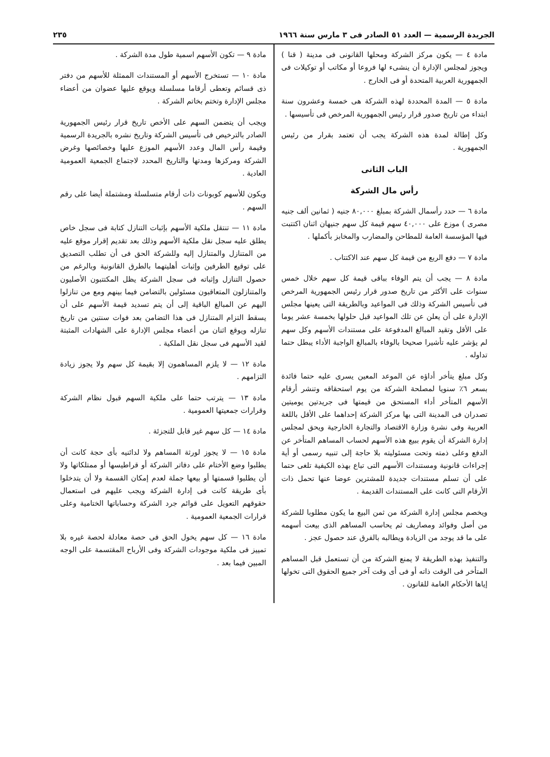الجريدة الرسمية — العدد ٥١ الصادر فى ٣ مارس سنة ١٩٦٦ ٢٣٥
مادة ٤ — يكون مركز الشركة ومحلها القانونى فى مدينة ( قنا ) ويجوز لمجلس الإدارة أن ينشىء لها فروعا أو مكاتب أو توكيلات فى الجمهورية العربية المتحدة أو فى الخارج .
مادة ٥ — المدة المحددة لهذه الشركة هى خمسة وعشرون سنة ابتداء من تاريخ صدور قرار رئيس الجمهورية المرخص فى تأسيسها .
وكل إطالة لمدة هذه الشركة يجب أن تعتمد بقرار من رئيس الجمهورية .
الباب الثانى
رأس مال الشركة
مادة ٦ — حدد رأسمال الشركة بمبلغ ٨٠,٠٠٠ جنيه ( ثمانين ألف جنيه مصرى ) موزع على ٤٠,٠٠٠ سهم قيمة كل سهم جنيهان اثنان اكتتبت فيها المؤسسة العامة للمطاحن والمضارب والمخابز بأكملها .
مادة ٧ — دفع الربع من قيمة كل سهم عند الاكتتاب .
مادة ٨ — يجب أن يتم الوفاء بباقى قيمة كل سهم خلال خمس سنوات على الأكثر من تاريخ صدور قرار رئيس الجمهورية المرخص فى تأسيس الشركة وذلك فى المواعيد وبالطريقة التى يعينها مجلس الإدارة على أن يعلن عن تلك المواعيد قبل حلولها بخمسة عشر يوما على الأقل وتقيد المبالغ المدفوعة على مستندات الأسهم وكل سهم لم يؤشر عليه تأشيرا صحيحا بالوفاء بالمبالغ الواجبة الأداء يبطل حتما تداوله .
وكل مبلغ يتأخر أداؤه عن الموعد المعين يسرى عليه حتما فائدة بسعر ٦٪ سنويا لمصلحة الشركة من يوم استحقاقه وتنشر أرقام الأسهم المتأخر أداء المستحق من قيمتها فى جريدتين يوميتين تصدران فى المدينة التى بها مركز الشركة إحداهما على الأقل باللغة العربية وفى نشرة وزارة الاقتصاد والتجارة الخارجية ويحق لمجلس إدارة الشركة أن يقوم ببيع هذه الأسهم لحساب المساهم المتأخر عن الدفع وعلى ذمته وتحت مسئوليته بلا حاجة إلى تنبيه رسمى أو أية إجراءات قانونية ومستندات الأسهم التى تباع بهذه الكيفية تلغى حتما على أن تسلم مستندات جديدة للمشترين عوضا عنها تحمل ذات الأرقام التى كانت على المستندات القديمة .
ويخصم مجلس إدارة الشركة من ثمن البيع ما يكون مطلوبا للشركة من أصل وفوائد ومصاريف ثم يحاسب المساهم الذى بيعت أسهمه على ما قد يوجد من الزيادة ويطالبه بالفرق عند حصول عجز .
والتنفيذ بهذه الطريقة لا يمنع الشركة من أن تستعمل قبل المساهم المتأخر فى الوقت ذاته أو فى أى وقت آخر جميع الحقوق التى تخولها إياها الأحكام العامة للقانون .
مادة ٩ — تكون الأسهم اسمية طول مدة الشركة .
مادة ١٠ — تستخرج الأسهم أو المستندات الممثلة للأسهم من دفتر ذى قسائم وتعطى أرقاما مسلسلة ويوقع عليها عضوان من أعضاء مجلس الإدارة وتختم بخاتم الشركة .
ويجب أن يتضمن السهم على الأخص تاريخ قرار رئيس الجمهورية الصادر بالترخيص فى تأسيس الشركة وتاريخ نشره بالجريدة الرسمية وقيمة رأس المال وعدد الأسهم الموزع عليها وخصائصها وغرض الشركة ومركزها ومدتها والتاريخ المحدد لاجتماع الجمعية العمومية العادية .
ويكون للأسهم كوبونات ذات أرقام متسلسلة ومشتملة أيضا على رقم السهم .
مادة ١١ — تنتقل ملكية الأسهم بإثبات التنازل كتابة فى سجل خاص يطلق عليه سجل نقل ملكية الأسهم وذلك بعد تقديم إقرار موقع عليه من المتنازل والمتنازل إليه وللشركة الحق فى أن تطلب التصديق على توقيع الطرفين وإثبات أهليتهما بالطرق القانونية وبالرغم من حصول التنازل وإثباته فى سجل الشركة يظل المكتتبون الأصليون والمتنازلون المتعاقبون مسئولين بالتضامن فيما بينهم ومع من تنازلوا اليهم عن المبالغ الباقية إلى أن يتم تسديد قيمة الأسهم على أن يسقط التزام المتنازل فى هذا التضامن بعد فوات سنتين من تاريخ تنازله ويوقع اثنان من أعضاء مجلس الإدارة على الشهادات المثبتة لقيد الأسهم فى سجل نقل الملكية .
مادة ١٢ — لا يلزم المساهمون إلا بقيمة كل سهم ولا يجوز زيادة التزامهم .
مادة ١٣ — يترتب حتما على ملكية السهم قبول نظام الشركة وقرارات جمعيتها العمومية .
مادة ١٤ — كل سهم غير قابل للتجزئة .
مادة ١٥ — لا يجوز لورثة المساهم ولا لدائنيه بأى حجة كانت أن يطلبوا وضع الأختام على دفاتر الشركة أو قراطيسها أو ممتلكاتها ولا أن يطلبوا قسمتها أو بيعها جملة لعدم إمكان القسمة ولا أن يتدخلوا بأى طريقة كانت فى إدارة الشركة ويجب عليهم فى استعمال حقوقهم التعويل على قوائم جرد الشركة وحساباتها الختامية وعلى قرارات الجمعية العمومية .
مادة ١٦ — كل سهم يخول الحق فى حصة معادلة لحصة غيره بلا تمييز فى ملكية موجودات الشركة وفى الأرباح المقتسمة على الوجه المبين فيما بعد .